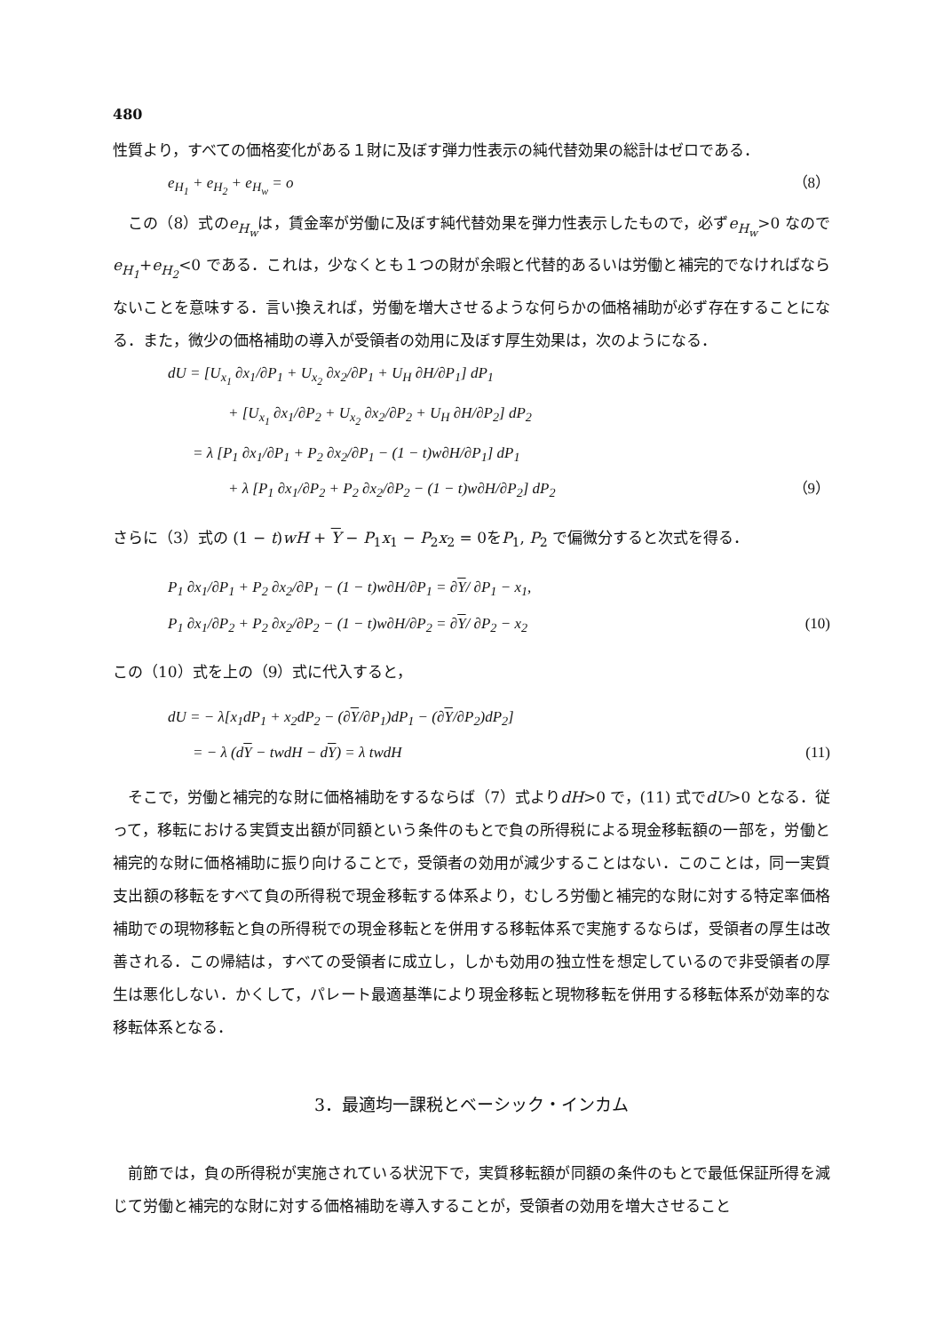480
性質より，すべての価格変化がある１財に及ぼす弾力性表示の純代替効果の総計はゼロである．
e<sub>H<sub>1</sub></sub> + e<sub>H<sub>2</sub></sub> + e<sub>H<sub>w</sub></sub> = o （8）
この（8）式のe<sub>H<sub>w</sub></sub>は，賃金率が労働に及ぼす純代替効果を弾力性表示したもので，必ずe<sub>H<sub>w</sub></sub>>0 なので e<sub>H<sub>1</sub></sub>+e<sub>H<sub>2</sub></sub><0 である．これは，少なくとも１つの財が余暇と代替的あるいは労働と補完的でなければならないことを意味する．言い換えれば，労働を増大させるような何らかの価格補助が必ず存在することになる．また，微少の価格補助の導入が受領者の効用に及ぼす厚生効果は，次のようになる．
dU = [U<sub>x<sub>1</sub></sub> ∂x<sub>1</sub>/∂P<sub>1</sub> + U<sub>x<sub>2</sub></sub> ∂x<sub>2</sub>/∂P<sub>1</sub> + U<sub>H</sub> ∂H/∂P<sub>1</sub>] dP<sub>1</sub>
+ [U<sub>x<sub>1</sub></sub> ∂x<sub>1</sub>/∂P<sub>2</sub> + U<sub>x<sub>2</sub></sub> ∂x<sub>2</sub>/∂P<sub>2</sub> + U<sub>H</sub> ∂H/∂P<sub>2</sub>] dP<sub>2</sub>
= λ [P<sub>1</sub> ∂x<sub>1</sub>/∂P<sub>1</sub> + P<sub>2</sub> ∂x<sub>2</sub>/∂P<sub>1</sub> − (1 − t)w∂H/∂P<sub>1</sub>] dP<sub>1</sub>
+ λ [P<sub>1</sub> ∂x<sub>1</sub>/∂P<sub>2</sub> + P<sub>2</sub> ∂x<sub>2</sub>/∂P<sub>2</sub> − (1 − t)w∂H/∂P<sub>2</sub>] dP<sub>2</sub> （9）
さらに（3）式の (1 − t)wH + Y − P<sub>1</sub>x<sub>1</sub> − P<sub>2</sub>x<sub>2</sub> = 0をP<sub>1</sub>, P<sub>2</sub> で偏微分すると次式を得る．
P<sub>1</sub> ∂x<sub>1</sub>/∂P<sub>1</sub> + P<sub>2</sub> ∂x<sub>2</sub>/∂P<sub>1</sub> − (1 − t)w∂H/∂P<sub>1</sub> = ∂Y/ ∂P<sub>1</sub> − x<sub>1</sub>,
P<sub>1</sub> ∂x<sub>1</sub>/∂P<sub>2</sub> + P<sub>2</sub> ∂x<sub>2</sub>/∂P<sub>2</sub> − (1 − t)w∂H/∂P<sub>2</sub> = ∂Y/ ∂P<sub>2</sub> − x<sub>2</sub> (10)
この（10）式を上の（9）式に代入すると，
dU = − λ[x<sub>1</sub>dP<sub>1</sub> + x<sub>2</sub>dP<sub>2</sub> − (∂Y/∂P<sub>1</sub>)dP<sub>1</sub> − (∂Y/∂P<sub>2</sub>)dP<sub>2</sub>]
= − λ (dY − twdH − dY) = λ twdH (11)
そこで，労働と補完的な財に価格補助をするならば（7）式よりdH>0 で，(11) 式でdU>0 となる．従って，移転における実質支出額が同額という条件のもとで負の所得税による現金移転額の一部を，労働と補完的な財に価格補助に振り向けることで，受領者の効用が減少することはない．このことは，同一実質支出額の移転をすべて負の所得税で現金移転する体系より，むしろ労働と補完的な財に対する特定率価格補助での現物移転と負の所得税での現金移転とを併用する移転体系で実施するならば，受領者の厚生は改善される．この帰結は，すべての受領者に成立し，しかも効用の独立性を想定しているので非受領者の厚生は悪化しない．かくして，パレート最適基準により現金移転と現物移転を併用する移転体系が効率的な移転体系となる．
3．最適均一課税とベーシック・インカム
前節では，負の所得税が実施されている状況下で，実質移転額が同額の条件のもとで最低保証所得を減じて労働と補完的な財に対する価格補助を導入することが，受領者の効用を増大させること